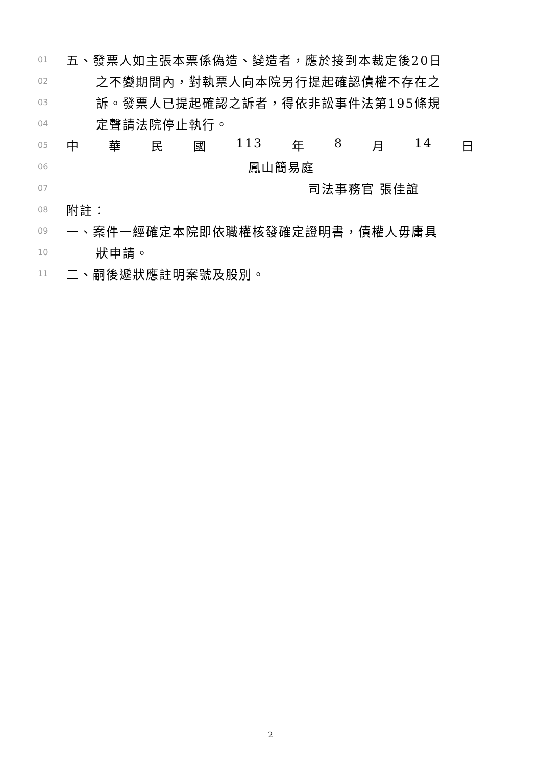01 五、發票人如主張本票係偽造、變造者，應於接到本裁定後20日
02 之不變期間內，對執票人向本院另行提起確認債權不存在之
03 訴。發票人已提起確認之訴者，得依非訟事件法第195條規
04 定聲請法院停止執行。
05 中 華 民 國 113 年 8 月 14 日
06 鳳山簡易庭
07 司法事務官 張佳誼
08 附註：
09 一、案件一經確定本院即依職權核發確定證明書，債權人毋庸具
10 狀申請。
11 二、嗣後遞狀應註明案號及股別。
2